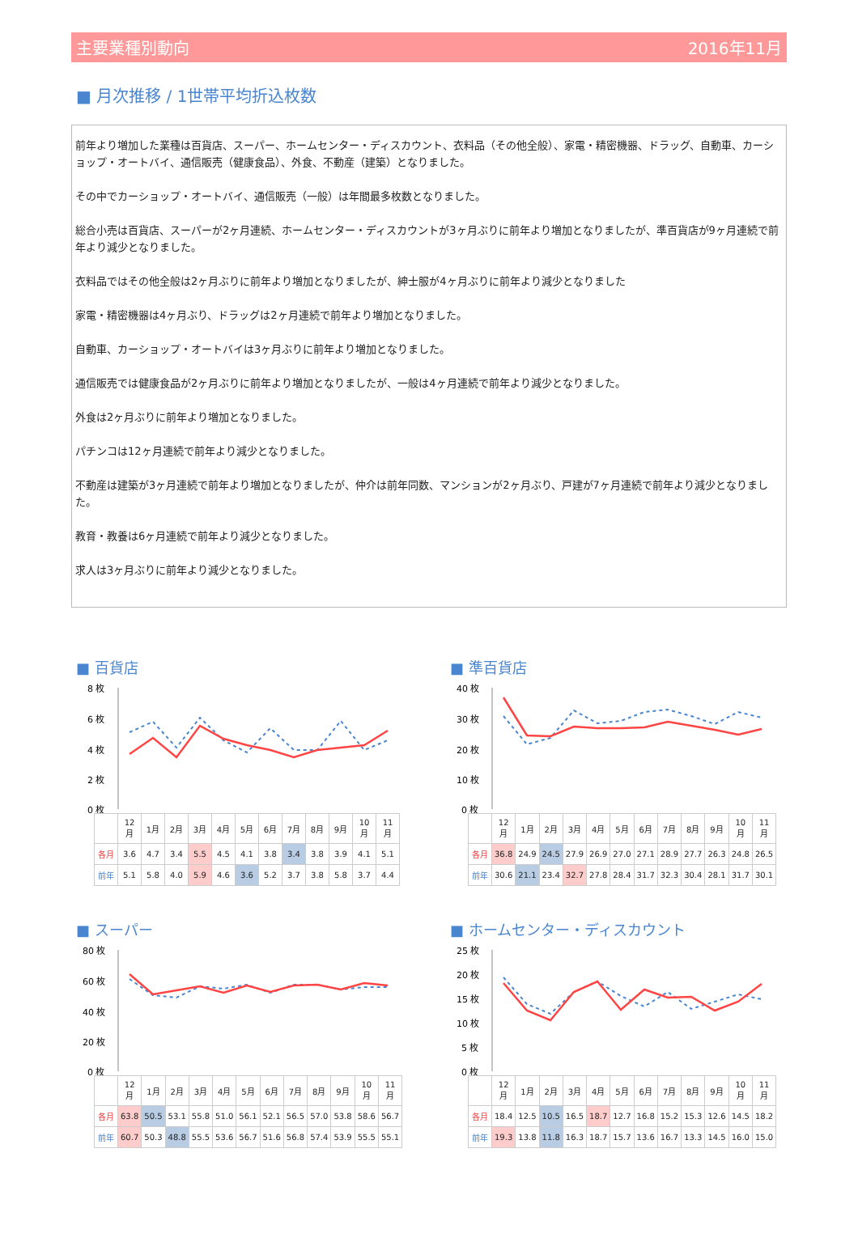主要業種別動向 2016年11月
■ 月次推移 / 1世帯平均折込枚数
前年より増加した業種は百貨店、スーパー、ホームセンター・ディスカウント、衣料品（その他全般）、家電・精密機器、ドラッグ、自動車、カーショップ・オートバイ、通信販売（健康食品）、外食、不動産（建築）となりました。
その中でカーショップ・オートバイ、通信販売（一般）は年間最多枚数となりました。
総合小売は百貨店、スーパーが2ヶ月連続、ホームセンター・ディスカウントが3ヶ月ぶりに前年より増加となりましたが、準百貨店が9ヶ月連続で前年より減少となりました。
衣料品ではその他全般は2ヶ月ぶりに前年より増加となりましたが、紳士服が4ヶ月ぶりに前年より減少となりました
家電・精密機器は4ヶ月ぶり、ドラッグは2ヶ月連続で前年より増加となりました。
自動車、カーショップ・オートバイは3ヶ月ぶりに前年より増加となりました。
通信販売では健康食品が2ヶ月ぶりに前年より増加となりましたが、一般は4ヶ月連続で前年より減少となりました。
外食は2ヶ月ぶりに前年より増加となりました。
パチンコは12ヶ月連続で前年より減少となりました。
不動産は建築が3ヶ月連続で前年より増加となりましたが、仲介は前年同数、マンションが2ヶ月ぶり、戸建が7ヶ月連続で前年より減少となりました。
教育・教養は6ヶ月連続で前年より減少となりました。
求人は3ヶ月ぶりに前年より減少となりました。
■ 百貨店
8 枚
6 枚
4 枚
2 枚
0 枚
| | 12月 | 1月 | 2月 | 3月 | 4月 | 5月 | 6月 | 7月 | 8月 | 9月 | 10月 | 11月 |
| --- | --- | --- | --- | --- | --- | --- | --- | --- | --- | --- | --- | --- |
| 各月 | 3.6 | 4.7 | 3.4 | 5.5 | 4.5 | 4.1 | 3.8 | 3.4 | 3.8 | 3.9 | 4.1 | 5.1 |
| 前年 | 5.1 | 5.8 | 4.0 | 5.9 | 4.6 | 3.6 | 5.2 | 3.7 | 3.8 | 5.8 | 3.7 | 4.4 |
■ 準百貨店
40 枚
30 枚
20 枚
10 枚
0 枚
| | 12月 | 1月 | 2月 | 3月 | 4月 | 5月 | 6月 | 7月 | 8月 | 9月 | 10月 | 11月 |
| --- | --- | --- | --- | --- | --- | --- | --- | --- | --- | --- | --- | --- |
| 各月 | 36.8 | 24.9 | 24.5 | 27.9 | 26.9 | 27.0 | 27.1 | 28.9 | 27.7 | 26.3 | 24.8 | 26.5 |
| 前年 | 30.6 | 21.1 | 23.4 | 32.7 | 27.8 | 28.4 | 31.7 | 32.3 | 30.4 | 28.1 | 31.7 | 30.1 |
■ スーパー
80 枚
60 枚
40 枚
20 枚
0 枚
| | 12月 | 1月 | 2月 | 3月 | 4月 | 5月 | 6月 | 7月 | 8月 | 9月 | 10月 | 11月 |
| --- | --- | --- | --- | --- | --- | --- | --- | --- | --- | --- | --- | --- |
| 各月 | 63.8 | 50.5 | 53.1 | 55.8 | 51.0 | 56.1 | 52.1 | 56.5 | 57.0 | 53.8 | 58.6 | 56.7 |
| 前年 | 60.7 | 50.3 | 48.8 | 55.5 | 53.6 | 56.7 | 51.6 | 56.8 | 57.4 | 53.9 | 55.5 | 55.1 |
■ ホームセンター・ディスカウント
25 枚
20 枚
15 枚
10 枚
5 枚
0 枚
| | 12月 | 1月 | 2月 | 3月 | 4月 | 5月 | 6月 | 7月 | 8月 | 9月 | 10月 | 11月 |
| --- | --- | --- | --- | --- | --- | --- | --- | --- | --- | --- | --- | --- |
| 各月 | 18.4 | 12.5 | 10.5 | 16.5 | 18.7 | 12.7 | 16.8 | 15.2 | 15.3 | 12.6 | 14.5 | 18.2 |
| 前年 | 19.3 | 13.8 | 11.8 | 16.3 | 18.7 | 15.7 | 13.6 | 16.7 | 13.3 | 14.5 | 16.0 | 15.0 |